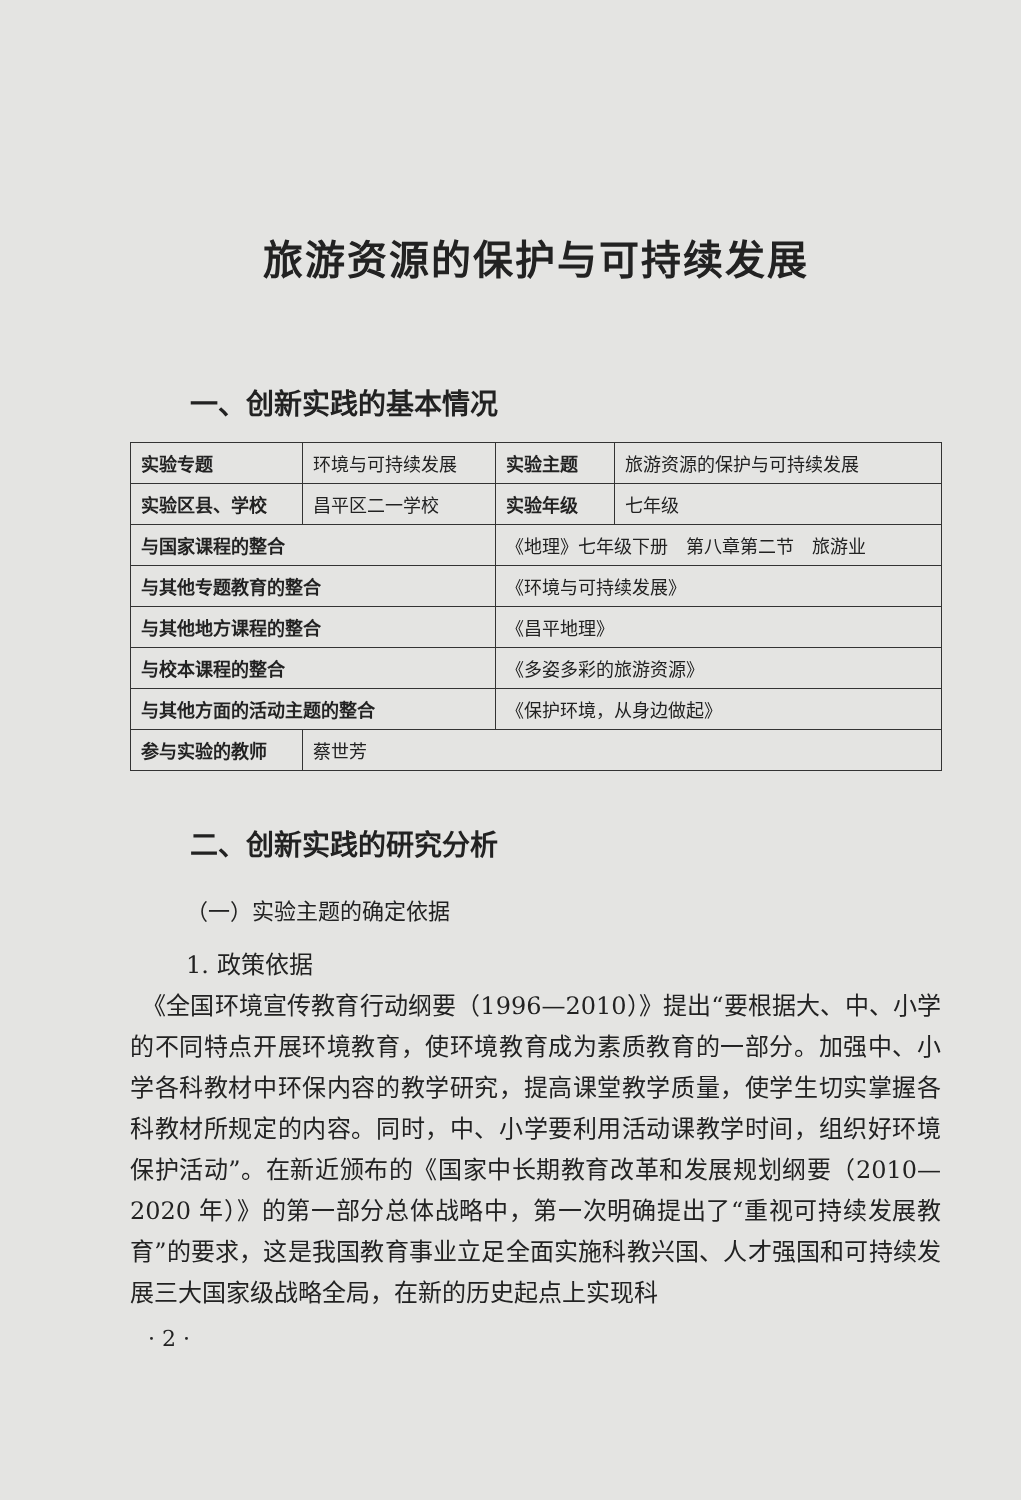旅游资源的保护与可持续发展
一、创新实践的基本情况
| 实验专题 | 环境与可持续发展 | 实验主题 | 旅游资源的保护与可持续发展 |
| 实验区县、学校 | 昌平区二一学校 | 实验年级 | 七年级 |
| 与国家课程的整合 | | 《地理》七年级下册 第八章第二节 旅游业 | |
| 与其他专题教育的整合 | | 《环境与可持续发展》 | |
| 与其他地方课程的整合 | | 《昌平地理》 | |
| 与校本课程的整合 | | 《多姿多彩的旅游资源》 | |
| 与其他方面的活动主题的整合 | | 《保护环境，从身边做起》 | |
| 参与实验的教师 | 蔡世芳 | | |
二、创新实践的研究分析
（一）实验主题的确定依据
1. 政策依据
　《全国环境宣传教育行动纲要（1996—2010）》提出“要根据大、中、小学的不同特点开展环境教育，使环境教育成为素质教育的一部分。加强中、小学各科教材中环保内容的教学研究，提高课堂教学质量，使学生切实掌握各科教材所规定的内容。同时，中、小学要利用活动课教学时间，组织好环境保护活动”。在新近颁布的《国家中长期教育改革和发展规划纲要（2010—2020 年）》的第一部分总体战略中，第一次明确提出了“重视可持续发展教育”的要求，这是我国教育事业立足全面实施科教兴国、人才强国和可持续发展三大国家级战略全局，在新的历史起点上实现科
· 2 ·